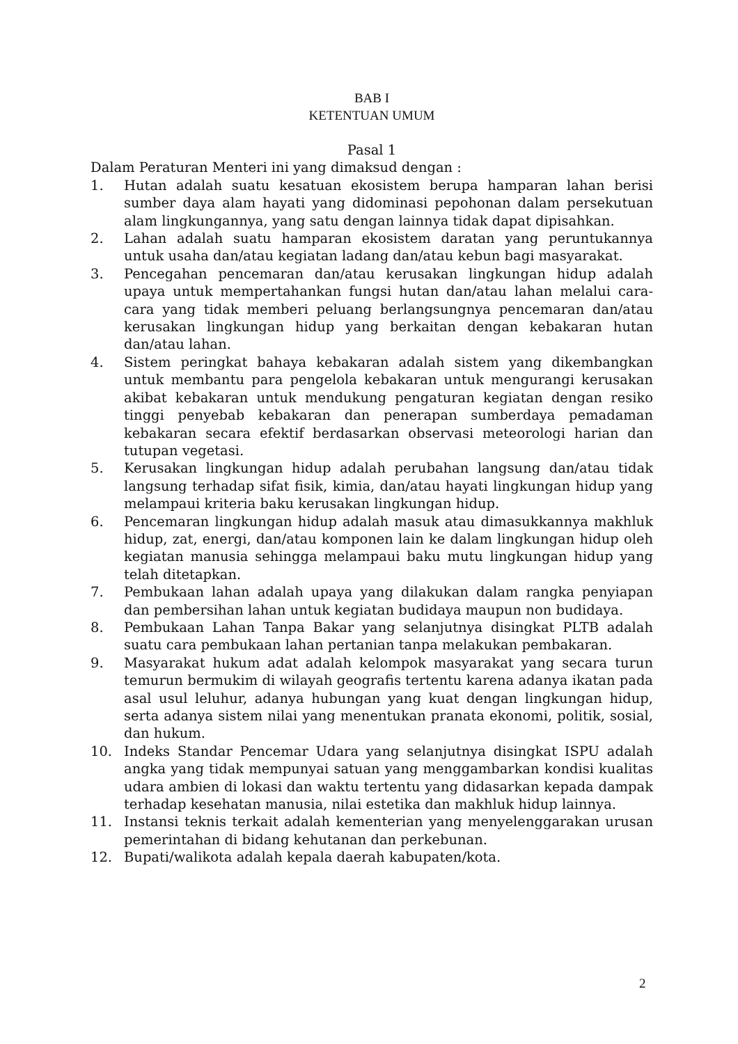BAB I
KETENTUAN UMUM
Pasal 1
Dalam Peraturan Menteri ini yang dimaksud dengan :
1. Hutan adalah suatu kesatuan ekosistem berupa hamparan lahan berisi sumber daya alam hayati yang didominasi pepohonan dalam persekutuan alam lingkungannya, yang satu dengan lainnya tidak dapat dipisahkan.
2. Lahan adalah suatu hamparan ekosistem daratan yang peruntukannya untuk usaha dan/atau kegiatan ladang dan/atau kebun bagi masyarakat.
3. Pencegahan pencemaran dan/atau kerusakan lingkungan hidup adalah upaya untuk mempertahankan fungsi hutan dan/atau lahan melalui cara-cara yang tidak memberi peluang berlangsungnya pencemaran dan/atau kerusakan lingkungan hidup yang berkaitan dengan kebakaran hutan dan/atau lahan.
4. Sistem peringkat bahaya kebakaran adalah sistem yang dikembangkan untuk membantu para pengelola kebakaran untuk mengurangi kerusakan akibat kebakaran untuk mendukung pengaturan kegiatan dengan resiko tinggi penyebab kebakaran dan penerapan sumberdaya pemadaman kebakaran secara efektif berdasarkan observasi meteorologi harian dan tutupan vegetasi.
5. Kerusakan lingkungan hidup adalah perubahan langsung dan/atau tidak langsung terhadap sifat fisik, kimia, dan/atau hayati lingkungan hidup yang melampaui kriteria baku kerusakan lingkungan hidup.
6. Pencemaran lingkungan hidup adalah masuk atau dimasukkannya makhluk hidup, zat, energi, dan/atau komponen lain ke dalam lingkungan hidup oleh kegiatan manusia sehingga melampaui baku mutu lingkungan hidup yang telah ditetapkan.
7. Pembukaan lahan adalah upaya yang dilakukan dalam rangka penyiapan dan pembersihan lahan untuk kegiatan budidaya maupun non budidaya.
8. Pembukaan Lahan Tanpa Bakar yang selanjutnya disingkat PLTB adalah suatu cara pembukaan lahan pertanian tanpa melakukan pembakaran.
9. Masyarakat hukum adat adalah kelompok masyarakat yang secara turun temurun bermukim di wilayah geografis tertentu karena adanya ikatan pada asal usul leluhur, adanya hubungan yang kuat dengan lingkungan hidup, serta adanya sistem nilai yang menentukan pranata ekonomi, politik, sosial, dan hukum.
10. Indeks Standar Pencemar Udara yang selanjutnya disingkat ISPU adalah angka yang tidak mempunyai satuan yang menggambarkan kondisi kualitas udara ambien di lokasi dan waktu tertentu yang didasarkan kepada dampak terhadap kesehatan manusia, nilai estetika dan makhluk hidup lainnya.
11. Instansi teknis terkait adalah kementerian yang menyelenggarakan urusan pemerintahan di bidang kehutanan dan perkebunan.
12. Bupati/walikota adalah kepala daerah kabupaten/kota.
2